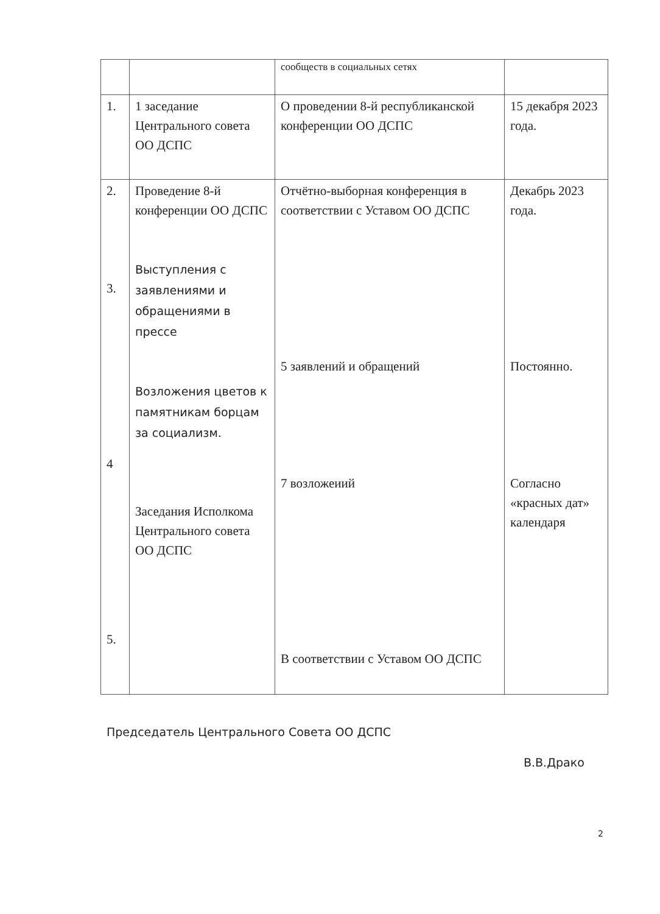| | | сообществ в социальных сетях | |
| 1. | 1 заседание Центрального совета ОО ДСПС | О проведении 8-й республиканской конференции ОО ДСПС | 15 декабря 2023 года. |
| 2. 3. 4 5. | Проведение 8-й конференции ОО ДСПС Выступления с заявлениями и обращениями в прессе Возложения цветов к памятникам борцам за социализм. Заседания Исполкома Центрального совета ОО ДСПС | Отчётно-выборная конференция в соответствии с Уставом ОО ДСПС 5 заявлений и обращений 7 возложеиий В соответствии с Уставом ОО ДСПС | Декабрь 2023 года. Постоянно. Согласно «красных дат» календаря |
Председатель Центрального Совета ОО ДСПС
В.В.Драко
2